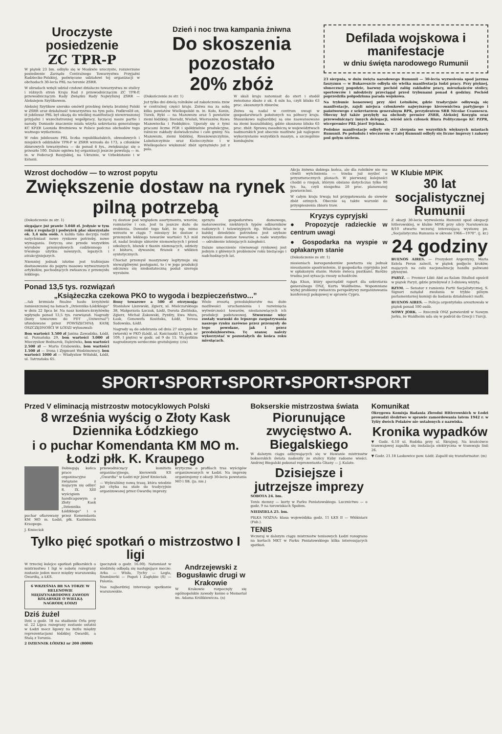Uroczyste posiedzenie
ZC TPR-P
W piątek 23 bm. odbyło się w Moskwie uroczyste, rozszerzone posiedzenie Zarządu Centralnego Towarzystwa Przyjaźni Radziecko-Polskiej, poświęcone udziałowi tej organizacji w obchodach 30-lecia PRL na terenie ZSRR.
W obradach wzięli udział czołowi działacze towarzystwa ze stolicy i różnych stron Kraju Rad z przewodniczącym ZC TPR-P, przewodniczącym Rady Związku Rady Najwyższej ZSRR — Aleksiejem Szytikowem.
Aleksiej Szytikow szeroko omówił przebieg święta bratniej Polski w ZSRR oraz działalność towarzystwa na tym polu. Podkreślił on, iż jubileusz PRL był okazją do wielkiej manifestacji niewzruszonej przyjaźni i wszechstronnej współpracy, łączącej nasze partie i narody. Doniosłe znaczenie miała wizyta sekretarza generalnego KC KPZR Leonida Breżniewa w Polsce podczas obchodów tego ważnego wydarzenia.
W roku jubileuszu PRL liczba republikańskich, obwodowych i miejskich oddziałów TPR-P w ZSRR wzrosła do 173, a członków zbiorowych towarzystwa — do ponad 4 tys., zwiększając się o przeszło 100. Dalsze ogniwa tej organizacji jeszcze powstają — m. in. w Federacji Rosyjskiej, na Ukrainie, w Uzbekistanie i w Estonii.
Dzień i noc trwa kampania żniwna
Do skoszenia pozostało
20% zbóż
(Dokończenie ze str. 1)
Już tylko dni dzielą rolników od zakończenia żniw w centralnej części kraju. Żniwa ma za sobą kilka powiatów Wielkopolski m. in. Koło, Konin, Turek, Ryki — na Mazowszu oraz 5 powiatów ziemi łódzkiej: Sieradz, Wieluń, Wieruszów, Rawa Mazowiecka i Poddębice. Uporały się z tymi pracami liczne PGR i spółdzielnie produkcyjne, rolnicze zakłady doświadczalne i całe gminy. Na Mazowszu, ziemi łódzkiej, Rzeszowszczyźnie, Lubelszczyźnie oraz Kielecczyźnie i w Wielkopolsce większość zbóż uprzątnięto już z pola.
W skali kraju natomiast do stert i stodół zwieziono zboże z ok. 4 mln ha, czyli blisko 63 proc. skoszonych zbiorów.
Żniwa są nadal w centrum uwagi w gospodarstwach położonych na północy kraju. Stosunkowo najbardziej są one zaawansowane na ziemi koszalińskiej, gdzie skoszono blisko 65 proc. zbóż. Sprawą zasadniczą w województwach nadmorskich jest obecnie możliwie jak najlepsze wykorzystanie wszystkich maszyn, a szczególnie kombajnów.
Defilada wojskowa i manifestacje
w dniu święta narodowego Rumunii
23 sierpnia, w dniu święta narodowego Rumunii — 30-lecia wyzwolenia spod jarzma faszyzmu — w Bukareszcie odbyła się wielka manifestacja ludzi pracy. Przy pięknej, słonecznej pogodzie, barwny pochód załóg zakładów pracy, mieszkańców stolicy, sportowców i młodzieży przeciągał przed trybunami ponad 4 godziny. Pochód poprzedziła połgodzinna parada wojskowa.
Na trybunie honorowej przy Alei Lotników, gdzie tradycyjnie odbywają się manifestacje, zajęli miejsca członkowie najwyższego kierownictwa partyjnego i państwowego z sekretarzem generalnym RPK, prezydentem SRR Nicolae Ceausescu. Obecny był także przybyły na obchody premier ZSRR, Aleksiej Kosygin oraz przewodniczący innych delegacji, wśród nich członek Biura Politycznego KC PZPR, wicepremier PRL Józef Tejchma.
Podobne manifestacje odbyły się 23 sierpnia we wszystkich większych miastach Rumunii. Po południu i wieczorem w całej Rumunii odbyły się liczne imprezy i zabawy pod gołym niebem.
Wzrost dochodów — to wzrost popytu
Zwiększenie dostaw na rynek
pilną potrzebą
(Dokończenie ze str. 1)
sięgające już prawie 3.040 zł. Jedynie w tym roku z regulacji i podwyżek płac skorzystało ok. 3,4 mln osób. A każda taka decyzja rodzi natychmiast nowe rynkowe potrzeby, nowe wymagania. Dotyczą one przede wszystkim wyrobów przemysłowych codziennego i trwałego użytku: nowszych, lepszych i atrakcyjniejszych.
Niemniej jednak istotne jest trafniejsze dostosowanie do popytu masowo wytwarzanych artykułów, pochodzących zwłaszcza z przemysłu lekkiego.
rę dostaw pod względem asortymentu, wzorów, rozmiarów i cen. Jest tu jeszcze dużo do zrobienia. Dowodzi tego fakt, że np. mimo wzrostu w ciągu 7 miesięcy br. dostaw z przemysłu lekkiego towarów wartości 9,3 mld zł, nadal brakuje ubiorów niemowlęcych i przed szkolnych, bluzek z tkanin niemnących, odzieży z bistoru, dywanów, firanek z włókien syntetycznych.
Chociaż przemysł maszynowy legitymuje się niewątpliwymi postępami, to i w jego produkcji odczuwa się niedostateczną podaż szeregu wyrobów.
sprzętu gospodarstwa domowego, motorowerów, niektórych typów odbiorników radiowych i telewizyjnych itp. Właściwie w każdej dziedzinie potrzebne jest szybsze zwiększanie dostaw towarów, a nade wszystko — odrobienie istniejących zaległości.
Dalsze umocnienie równowagi rynkowej jest jednym z głównych problemów roku bieżącego i nadchodzących lat.
Ponad 13,5 tys. rozwiązań
„Książeczka czekowa PKO to wygoda i bezpieczeństwo...”
...tak brzmiało finalne hasło krzyżówki zamieszczonej na łamach „Dziennika Łódzkiego” w dniu 22 lipca br. Na nasz konkurs-krzyżówkę wpłynęło ponad 13,5 tys. rozwiązań. Nagrody (bony towarowe do PDT „Uniwersal”) ufundowane przez POWSZECHNĄ KASĘ OSZCZĘDNOŚCI W ŁODZI wylosowali:
Bon wartości 3.500 zł Janina Zawadzka, Łódź, ul. Poznańska 29, bon wartości 3.000 zł Mieczysław Bednarek, Dąbrówka, bon wartości 2.500 zł — Maria Grabowska, bon wartości 1.500 zł — Irena i Zygmunt Wodzinowscy, bon wartości 1000 zł — Władysław Witulski, Łódź, ul. Tatrzańska 65.
Bony towarowe a 500 zł otrzymują: Stanisław Liszewski, Zgierz, ul. Mielczarskiego 38, Małgorzata Łuczak, Łódź, Dorota Zielińska, Zgierz, Michał Żakowski, Pyzdry, Ewa Mura, Łask, Genowefa Kosińska, Łódź, Teresa Sadowska, Łódź.
Nagrody są do odebrania od dnia 27 sierpnia br. (wtorek) w PKO (Łódź, al. Kościuszki 15, pok. nr 109, I piętro) w godz. od 9 do 15. Wszystkim nagrodzonym serdecznie gratulujemy. (cis)
Wiele zresztą przedsiębiorstw ma duże możliwości uruchomienia i rozwinięcia wytwórczości towarów, niestanowiących ich produkcji podstawowej. Stworzone więc zostały warunki do lepszego zaopatrywania naszego rynku zarówno przez przemysły do tego powołane, jak i przez przedsiębiorstwa. Tę szansę należy wykorzystać w pozostałych do końca roku miesiącach.
Akcja żniwna dobiega końca, ale dla rolników nie ma chwili wytchnienia — trzeba już myśleć o przysztorocznych plonach. W pierwszej kolejności chodzi o rzepak, którym obsiano dotychczas tylko 90 tys. ha, czyli niespełna 20 proc. planowanej powierzchni.
W całym kraju trwają też przygotowania do siewów zbóż ozimych. Obecnie są także warunki do przyspieszenia zbioru traw.
Kryzys cypryjski
● Propozycje radzieckie w centrum uwagi
● Gospodarka na wyspie w opłakanym stanie
(Dokończenie ze str. 1)
niesieniach korespondentów powtarza się jednak nieustannie spostrzeżenie, iż gospodarka cypryjska jest w opłakanym stanie. Hotele świecą pustkami. Bardzo trudna jest sytuacja rzeszy uchodźców.
Aga Khan, który sporządził raport dla sekretarza generalnego ONZ, Kurta Waldheima. Wspomniane wyżej problemy zwłaszcza perspektywy zorganizowania konferencji pokojowej w sprawie Cypru.
W Klubie MPiK
30 lat socjalistycznej Rumunii
Z okazji 30-lecia wyzwolenia Rumunii spod okupacji hitlerowskiej, w klubie MPiK przy ulicy Narutowicza 8/10 otwarto wczoraj interesującą wystawę pn. „Socjalistyczna Rumunia w okresie 1966—1970”. (j. kr.)
24 godziny
BUENOS AIRES. — Prezydent Argentyny, Maria Estela Peron zalecił, w piątek podjęcie kroków, mających na celu nacjonalizację handlu paliwami płynnymi.
PARYŻ. — Premier Libii Abd as-Salam Dżallud opuścił w piątek Paryż, gdzie przebywał z 3-dniową wizytą.
RZYM. — Senator z ramienia Partii Socjalistycznej, S. Signori zażądał zwołania w trybie pilnym parlamentarnej komisji do badania działalności mafii.
BUENOS AIRES. — Policja argentyńska aresztowała w piątek ponad 100 osób.
NOWY JORK. — Rzecznik ONZ potwierdził w Nowym Jorku, że Waldheim uda się w podróż do Grecji i Turcji.
SPORT•SPORT•SPORT•SPORT•SPORT
Przed V eliminacją mistrzostw motocyklowych Polski
8 września wyścig o Złoty Kask Dziennika Łódzkiego
i o puchar Komendanta KM MO m. Łodzi płk. K. Kraupego
Dobiegają końca prace organizacyjne związane z mającym się odbyć 8. IX. XIII wyścigiem handicapowym o Złoty Kask „Dziennika Łódzkiego” i o puchar ofiarowany przez Komendanta KM MO m. Łodzi, płk. Kazimierza Kraupego.
J. Kmieciak
przewodniczący komitetu organizacyjnego, kierownik KS „Gwardia” w Łodzi mjr Józef Kmieciak.
— Wybraliśmy nową trasę, która wiedzie już chyba na stałe do tradycyjnie organizowanej przez Gwardię imprezy.
krytyczne o profilach tras wyścigów organizowanych w Łodzi. Na imprezę organizujemy z okazji 30-lecia powstania MO i SB. (ja. nie.)
Tylko pięć spotkań o mistrzostwo I ligi
W trzeciej kolejce spotkań piłkarskich o mistrzostwo I ligi w sobotę rozegrany zostanie jeden mecz między warszawską Gwardią, a ŁKS.
6 WRZEŚNIA BR NA TORZE W HELENOWIE MIĘDZYNARODOWE ZAWODY KOLARSKIE O WIELKĄ NAGRODĘ ŁODZI
Dziś żużel
Dziś o godz. 18 na stadionie Orła przy ul. 22 Lipca rozegrany zostanie ostatni w Łodzi mecz ligowy na żużlu między reprezentacjami łódzkiej Gwardii, a Stalą z Torunia.
(początek o godz. 16.00). Natomiast w niedzielę odbędą się następujące mecze: Arka — Wisła, Tychy — Legia, Szombierki — Pogoń i Zagłębie (S) — Polonia.
Nas najbardziej interesuje spotkanie warszawskie.
Andrzejewski z Bogusławic drugi w Krakowie
W Krakowie rozpoczęły się ogólnopolskie zawody konne o Memoriał im. Adama Królikiewicza. (n)
Bokserskie mistrzostwa świata
Piorunujące zwycięstwo A. Biegalskiego
W dalszym ciągu odbywających się w Hawanie mistrzostw bokserskich świata nadeszły ze stolicy Kuby radosne wieści. Andrzej Biegalski pokonał reprezentanta Ghany — J. Kalate.
Dzisiejsze i jutrzejsze imprezy
SOBOTA 24. bm.
Tenis ziemny — korty w Parku Poniatowskiego. Lucznictwo — o godz. 9 na torowiskach Społem.
NIEDZIELA 25. bm.
PIŁKA NOŻNA: klasa wojewódzka godz. 11 ŁKS II — Włókniarz (Pab.).
TENIS
Wczoraj w dalszym ciągu mistrzostw tenisowych Łodzi rozegrano na kortach MKT w Parku Poniatowskiego kilka interesujących spotkań.
Komunikat
Okręgowa Komisja Badania Zbrodni Hitlerowskich w Łodzi prowadzi śledztwo w sprawie zamordowania latem 1942 r. w Tyłży dwóch Polaków nie ustalonych z nazwiska.
Kronika wypadków
▼ Godz. 6.10 ul. Rudzka przy ul. Skrajnej. Na krańcówce tramwajowej zapaliła się instalacja elektryczna w tramwaju linii 26.
▼ Godz. 21.18 Laskowice pow. Łódź. Zapalił się transformator. (m)
2 DZIENNIK ŁÓDZKI nr 200 (8000)